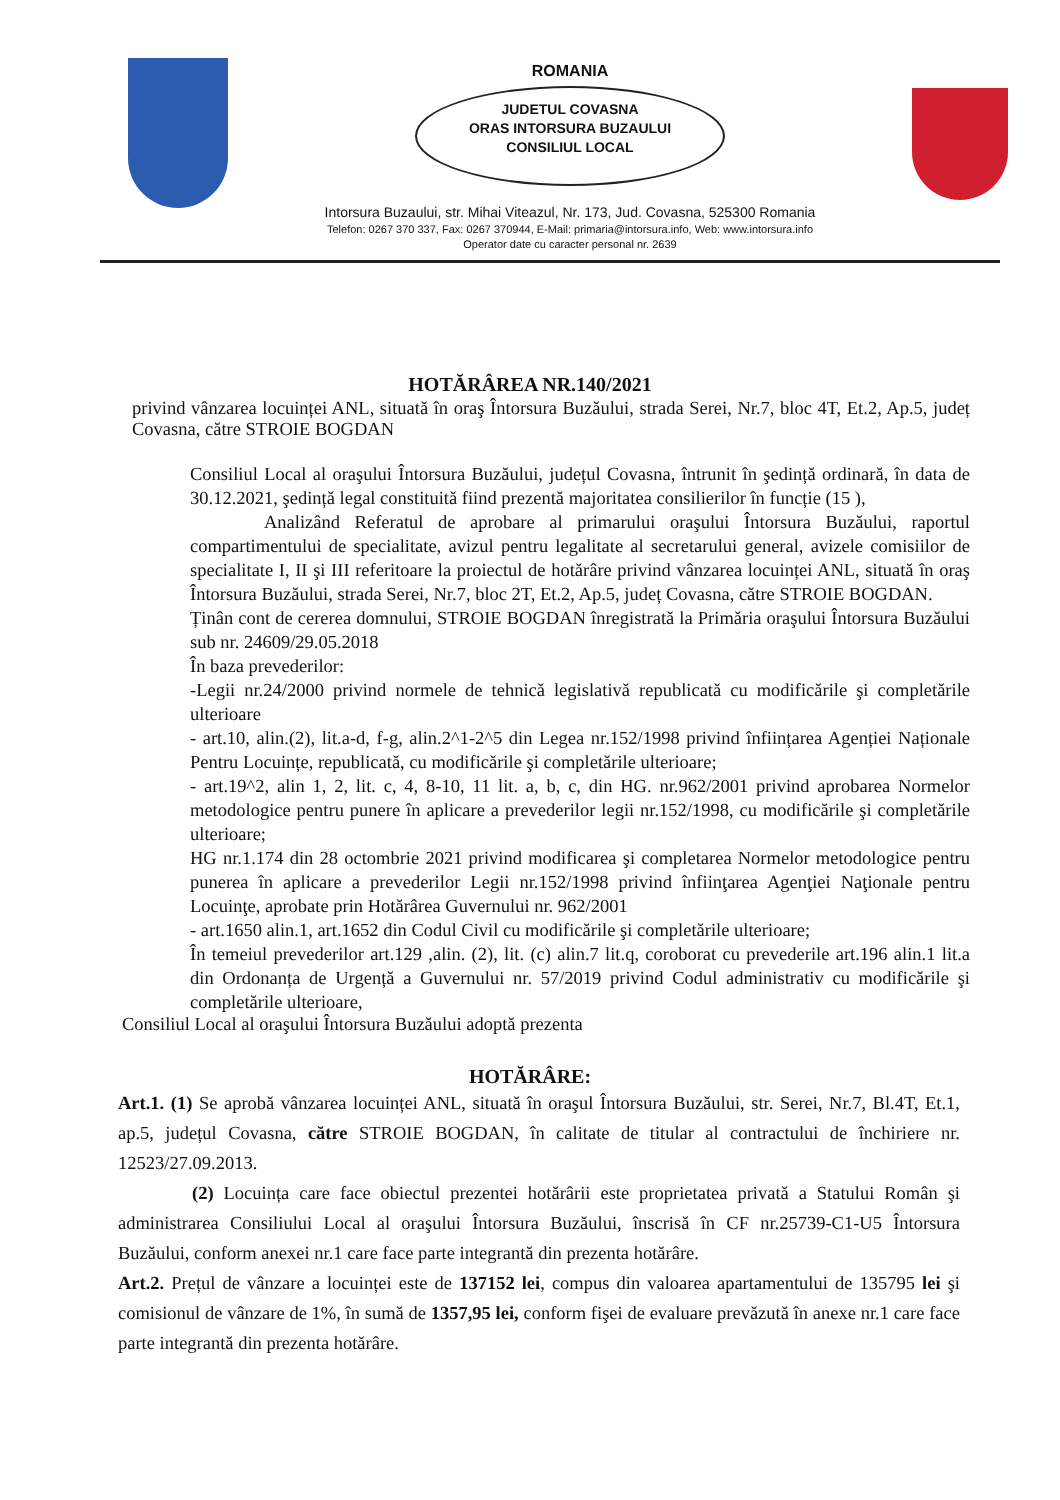ROMANIA
JUDETUL COVASNA
ORAS INTORSURA BUZAULUI
CONSILIUL LOCAL
Intorsura Buzaului, str. Mihai Viteazul, Nr. 173, Jud. Covasna, 525300 Romania
Telefon: 0267 370 337, Fax: 0267 370944, E-Mail: primaria@intorsura.info, Web: www.intorsura.info
Operator date cu caracter personal nr. 2639
HOTĂRÂREA NR.140/2021
privind vânzarea locuinței ANL, situată în oraş Întorsura Buzăului, strada Serei, Nr.7, bloc 4T, Et.2, Ap.5, județ Covasna, către STROIE BOGDAN
Consiliul Local al oraşului Întorsura Buzăului, județul Covasna, întrunit în şedință ordinară, în data de 30.12.2021, şedință legal constituită fiind prezentă majoritatea consilierilor în funcție (15 ),
Analizând Referatul de aprobare al primarului oraşului Întorsura Buzăului, raportul compartimentului de specialitate, avizul pentru legalitate al secretarului general, avizele comisiilor de specialitate I, II şi III referitoare la proiectul de hotărâre privind vânzarea locuinței ANL, situată în oraş Întorsura Buzăului, strada Serei, Nr.7, bloc 2T, Et.2, Ap.5, județ Covasna, către STROIE BOGDAN.
Ținân cont de cererea domnului, STROIE BOGDAN înregistrată la Primăria oraşului Întorsura Buzăului sub nr. 24609/29.05.2018
În baza prevederilor:
-Legii nr.24/2000 privind normele de tehnică legislativă republicată cu modificările şi completările ulterioare
- art.10, alin.(2), lit.a-d, f-g, alin.2^1-2^5 din Legea nr.152/1998 privind înființarea Agenției Naționale Pentru Locuințe, republicată, cu modificările şi completările ulterioare;
- art.19^2, alin 1, 2, lit. c, 4, 8-10, 11 lit. a, b, c, din HG. nr.962/2001 privind aprobarea Normelor metodologice pentru punere în aplicare a prevederilor legii nr.152/1998, cu modificările şi completările ulterioare;
HG nr.1.174 din 28 octombrie 2021 privind modificarea şi completarea Normelor metodologice pentru punerea în aplicare a prevederilor Legii nr.152/1998 privind înfiinţarea Agenţiei Naţionale pentru Locuinţe, aprobate prin Hotărârea Guvernului nr. 962/2001
- art.1650 alin.1, art.1652 din Codul Civil cu modificările şi completările ulterioare;
În temeiul prevederilor art.129 ,alin. (2), lit. (c) alin.7 lit.q, coroborat cu prevederile art.196 alin.1 lit.a din Ordonanța de Urgență a Guvernului nr. 57/2019 privind Codul administrativ cu modificările şi completările ulterioare,
Consiliul Local al oraşului Întorsura Buzăului adoptă prezenta
HOTĂRÂRE:
Art.1. (1) Se aprobă vânzarea locuinței ANL, situată în oraşul Întorsura Buzăului, str. Serei, Nr.7, Bl.4T, Et.1, ap.5, județul Covasna, către STROIE BOGDAN, în calitate de titular al contractului de închiriere nr. 12523/27.09.2013.
(2) Locuința care face obiectul prezentei hotărârii este proprietatea privată a Statului Român şi administrarea Consiliului Local al oraşului Întorsura Buzăului, înscrisă în CF nr.25739-C1-U5 Întorsura Buzăului, conform anexei nr.1 care face parte integrantă din prezenta hotărâre.
Art.2. Prețul de vânzare a locuinței este de 137152 lei, compus din valoarea apartamentului de 135795 lei şi comisionul de vânzare de 1%, în sumă de 1357,95 lei, conform fişei de evaluare prevăzută în anexe nr.1 care face parte integrantă din prezenta hotărâre.